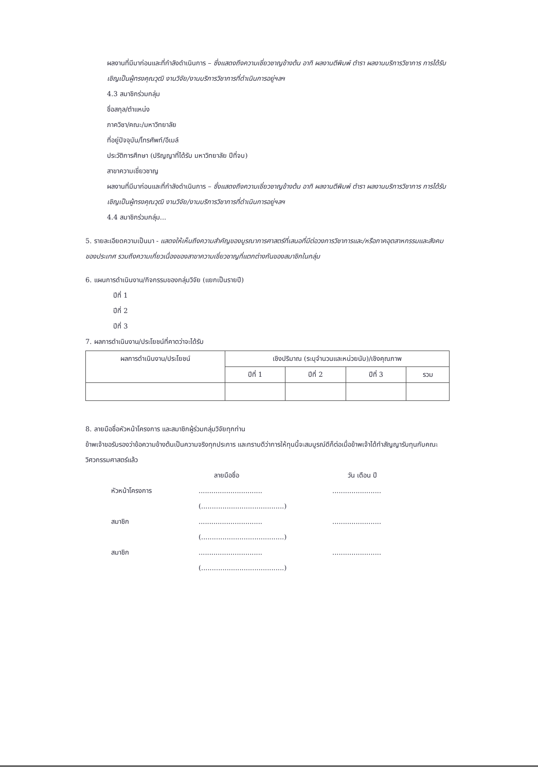ผลงานที่มีมาก่อนและที่กำลังดำเนินการ – ซึ่งแสดงถึงความเชี่ยวชาญข้างต้น อาทิ ผลงานตีพิมพ์ ตำรา ผลงานบริการวิชาการ การได้รับเชิญเป็นผู้ทรงคุณวุฒิ งานวิจัย/งานบริการวิชาการที่ดำเนินการอยู่ฯลฯ
4.3 สมาชิกร่วมกลุ่ม
ชื่อสกุล/ตำแหน่ง
ภาควิชา/คณะ/มหาวิทยาลัย
ที่อยู่ปัจจุบัน/โทรศัพท์/อีเมล์
ประวัติการศึกษา (ปริญญาที่ได้รับ มหาวิทยาลัย ปีที่จบ)
สาขาความเชี่ยวชาญ
ผลงานที่มีมาก่อนและที่กำลังดำเนินการ – ซึ่งแสดงถึงความเชี่ยวชาญข้างต้น อาทิ ผลงานตีพิมพ์ ตำรา ผลงานบริการวิชาการ การได้รับเชิญเป็นผู้ทรงคุณวุฒิ งานวิจัย/งานบริการวิชาการที่ดำเนินการอยู่ฯลฯ
4.4 สมาชิกร่วมกลุ่ม...
5. รายละเอียดความเป็นมา - แสดงให้เห็นถึงความสำคัญของบูรณาการศาสตร์ที่เสนอที่มีต่อวงการวิชาการและ/หรือภาคอุตสาหกรรมและสังคมของประเทศ รวมถึงความเกี่ยวเนื่องของสาขาความเชี่ยวชาญที่แตกต่างกันของสมาชิกในกลุ่ม
6. แผนการดำเนินงาน/กิจกรรมของกลุ่มวิจัย (แยกเป็นรายปี)
ปีที่ 1
ปีที่ 2
ปีที่ 3
7. ผลการดำเนินงาน/ประโยชน์ที่คาดว่าจะได้รับ
| ผลการดำเนินงาน/ประโยชน์ | เชิงปริมาณ (ระบุจำนวนและหน่วยนับ)/เชิงคุณภาพ | | | |
| --- | --- | --- | --- | --- |
| | ปีที่ 1 | ปีที่ 2 | ปีที่ 3 | รวม |
8. ลายมือชื่อหัวหน้าโครงการ และสมาชิกผู้ร่วมกลุ่มวิจัยทุกท่าน
ข้าพเจ้าขอรับรองว่าข้อความข้างต้นเป็นความจริงทุกประการ และทราบดีว่าการให้ทุนนี้จะสมบูรณ์ดีก็ต่อเมื่อข้าพเจ้าได้ทำสัญญารับทุนกับคณะวิศวกรรมศาสตร์แล้ว
ลายมือชื่อ วัน เดือน ปี หัวหน้าโครงการ..................................................... (.......................................) สมาชิก..................................................... (.......................................) สมาชิก..................................................... (.......................................)